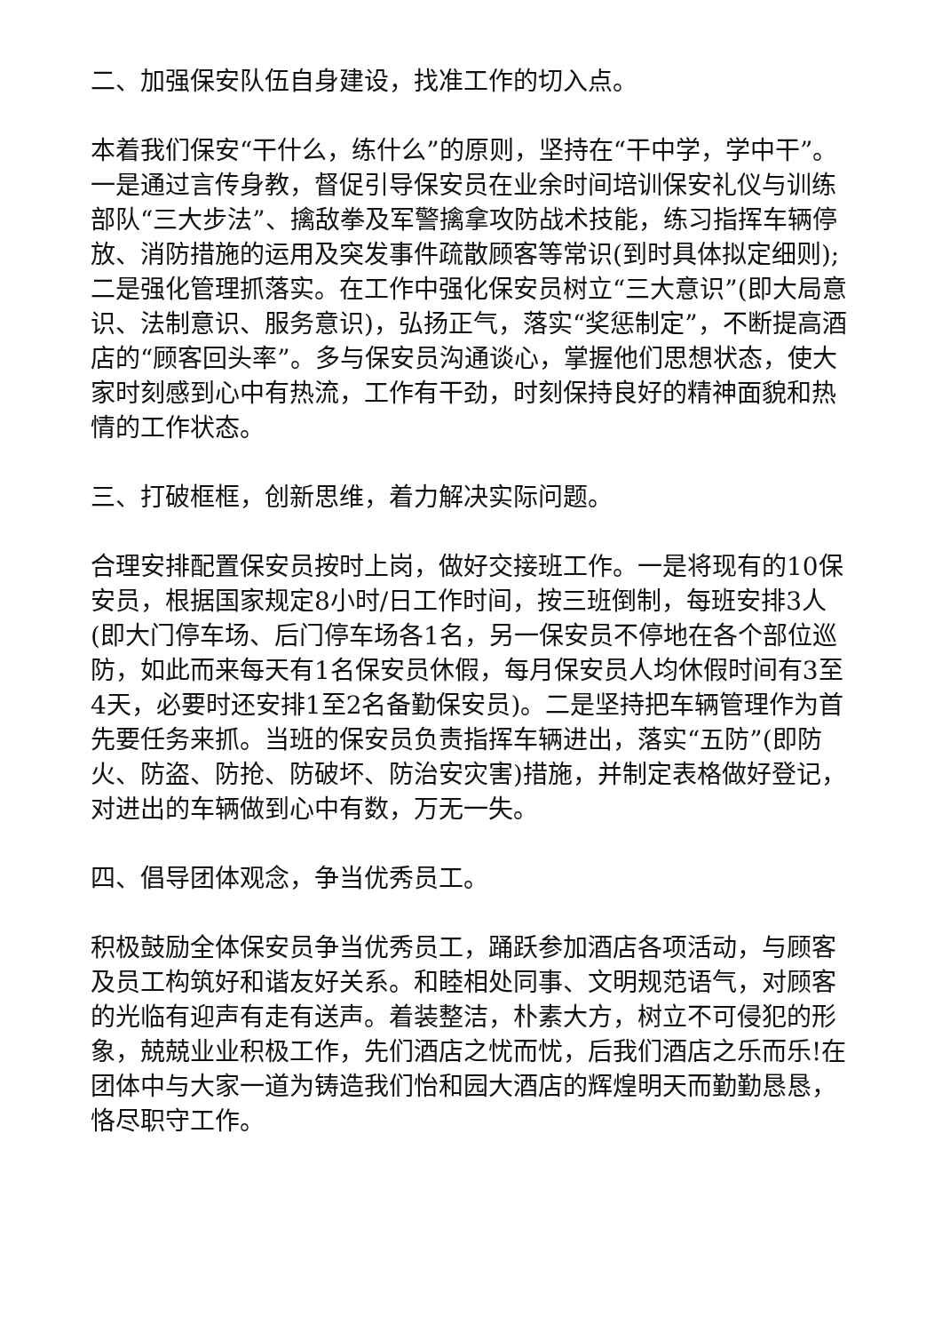二、加强保安队伍自身建设，找准工作的切入点。
本着我们保安“干什么，练什么”的原则，坚持在“干中学，学中干”。一是通过言传身教，督促引导保安员在业余时间培训保安礼仪与训练部队“三大步法”、擒敌拳及军警擒拿攻防战术技能，练习指挥车辆停放、消防措施的运用及突发事件疏散顾客等常识(到时具体拟定细则);二是强化管理抓落实。在工作中强化保安员树立“三大意识”(即大局意识、法制意识、服务意识)，弘扬正气，落实“奖惩制定”，不断提高酒店的“顾客回头率”。多与保安员沟通谈心，掌握他们思想状态，使大家时刻感到心中有热流，工作有干劲，时刻保持良好的精神面貌和热情的工作状态。
三、打破框框，创新思维，着力解决实际问题。
合理安排配置保安员按时上岗，做好交接班工作。一是将现有的10保安员，根据国家规定8小时/日工作时间，按三班倒制，每班安排3人(即大门停车场、后门停车场各1名，另一保安员不停地在各个部位巡防，如此而来每天有1名保安员休假，每月保安员人均休假时间有3至4天，必要时还安排1至2名备勤保安员)。二是坚持把车辆管理作为首先要任务来抓。当班的保安员负责指挥车辆进出，落实“五防”(即防火、防盗、防抢、防破坏、防治安灾害)措施，并制定表格做好登记，对进出的车辆做到心中有数，万无一失。
四、倡导团体观念，争当优秀员工。
积极鼓励全体保安员争当优秀员工，踊跃参加酒店各项活动，与顾客及员工构筑好和谐友好关系。和睦相处同事、文明规范语气，对顾客的光临有迎声有走有送声。着装整洁，朴素大方，树立不可侵犯的形象，兢兢业业积极工作，先们酒店之忧而忧，后我们酒店之乐而乐!在团体中与大家一道为铸造我们怡和园大酒店的辉煌明天而勤勤恳恳，恪尽职守工作。